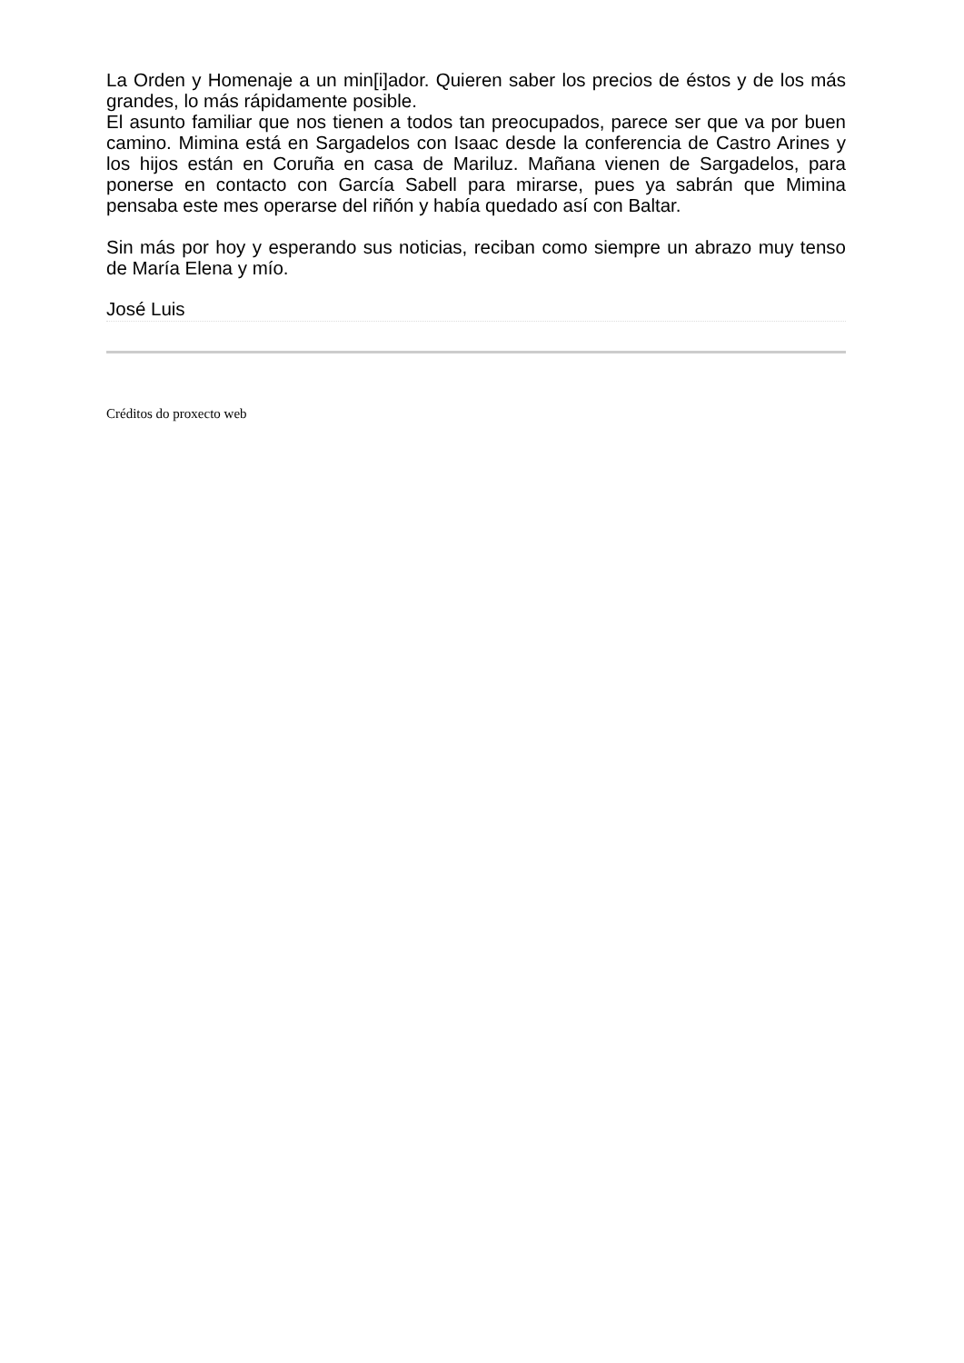La Orden y Homenaje a un min[i]ador. Quieren saber los precios de éstos y de los más grandes, lo más rápidamente posible.
El asunto familiar que nos tienen a todos tan preocupados, parece ser que va por buen camino. Mimina está en Sargadelos con Isaac desde la conferencia de Castro Arines y los hijos están en Coruña en casa de Mariluz. Mañana vienen de Sargadelos, para ponerse en contacto con García Sabell para mirarse, pues ya sabrán que Mimina pensaba este mes operarse del riñón y había quedado así con Baltar.
Sin más por hoy y esperando sus noticias, reciban como siempre un abrazo muy tenso de María Elena y mío.
José Luis
Créditos do proxecto web